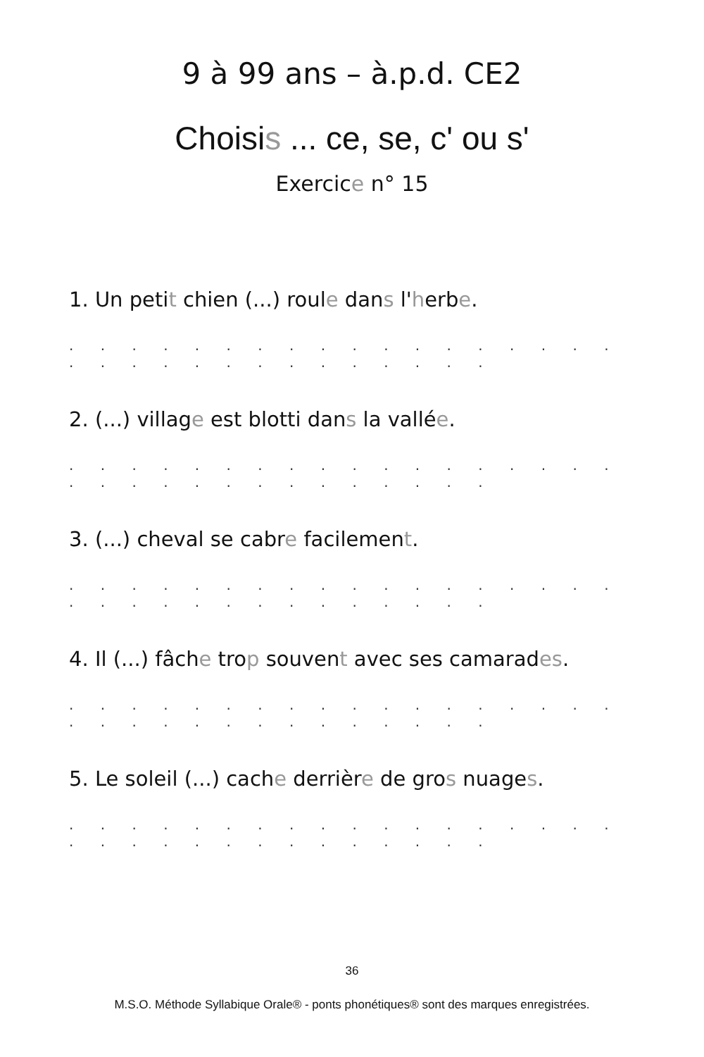9 à 99 ans – à.p.d. CE2
Choisis ... ce, se, c' ou s'
Exercice n° 15
1. Un petit chien (...) roule dans l'herbe.
. . . . . . . . . . . . . . . . . . . . . . . . . . . . . . . .
2. (...) village est blotti dans la vallée.
. . . . . . . . . . . . . . . . . . . . . . . . . . . . . . . .
3. (...) cheval se cabre facilement.
. . . . . . . . . . . . . . . . . . . . . . . . . . . . . . . .
4. Il (...) fâche trop souvent avec ses camarades.
. . . . . . . . . . . . . . . . . . . . . . . . . . . . . . . .
5. Le soleil (...) cache derrière de gros nuages.
. . . . . . . . . . . . . . . . . . . . . . . . . . . . . . . .
36
M.S.O. Méthode Syllabique Orale® - ponts phonétiques® sont des marques enregistrées.